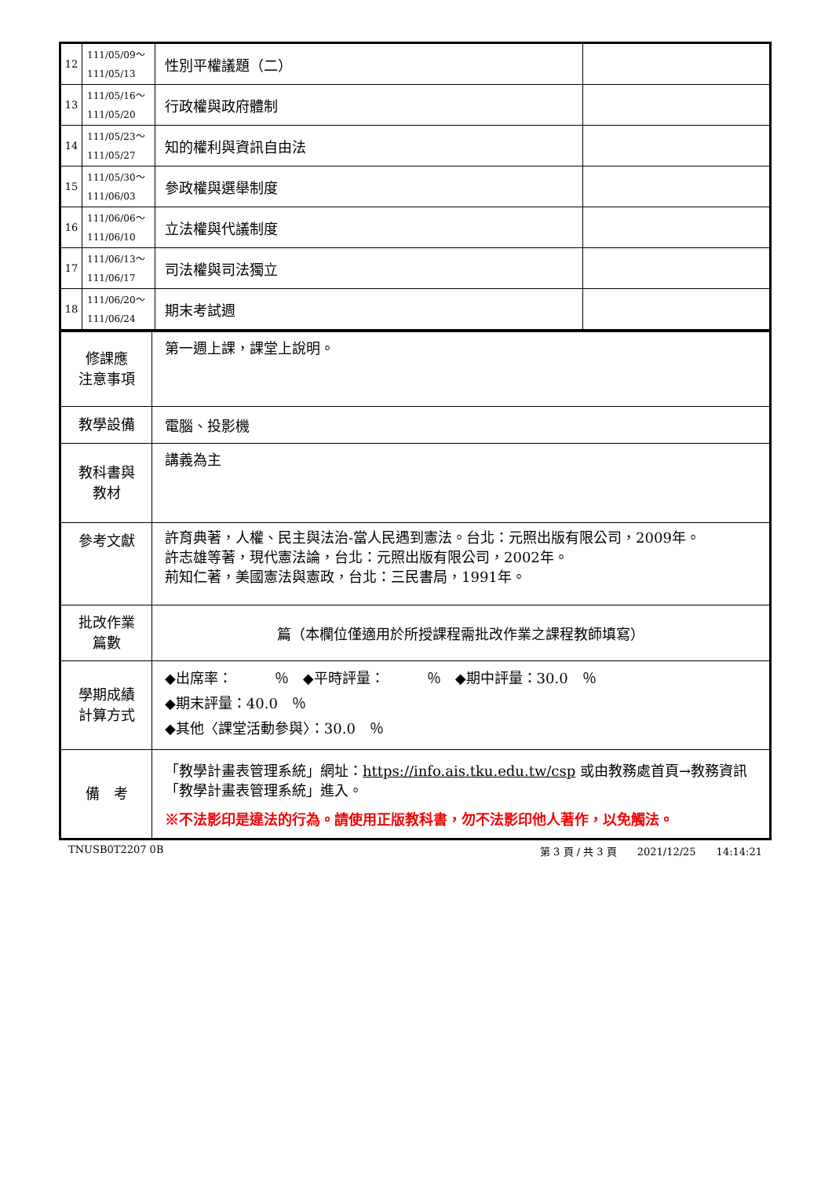| 12 | 111/05/09～ 111/05/13 | 性別平權議題（二） | |
| 13 | 111/05/16～ 111/05/20 | 行政權與政府體制 | |
| 14 | 111/05/23～ 111/05/27 | 知的權利與資訊自由法 | |
| 15 | 111/05/30～ 111/06/03 | 參政權與選舉制度 | |
| 16 | 111/06/06～ 111/06/10 | 立法權與代議制度 | |
| 17 | 111/06/13～ 111/06/17 | 司法權與司法獨立 | |
| 18 | 111/06/20～ 111/06/24 | 期末考試週 | |
| 修課應 注意事項 | 第一週上課，課堂上說明。 |
| 教學設備 | 電腦、投影機 |
| 教科書與 教材 | 講義為主 |
| 參考文獻 | 許育典著，人權、民主與法治-當人民遇到憲法。台北：元照出版有限公司，2009年。 許志雄等著，現代憲法論，台北：元照出版有限公司，2002年。 荊知仁著，美國憲法與憲政，台北：三民書局，1991年。 |
| 批改作業 篇數 | 篇（本欄位僅適用於所授課程需批改作業之課程教師填寫） |
| 學期成績 計算方式 | ◆出席率： ％ ◆平時評量： ％ ◆期中評量：30.0 ％ ◆期末評量：40.0 ％ ◆其他〈課堂活動參與〉：30.0 ％ |
| 備 考 | 「教學計畫表管理系統」網址： https://info.ais.tku.edu.tw/csp 或由教務處首頁→教務資訊「教學計畫表管理系統」進入。 ※不法影印是違法的行為。請使用正版教科書，勿不法影印他人著作，以免觸法。 |
TNUSB0T2207 0B 第 3 頁 / 共 3 頁　　2021/12/25　　14:14:21